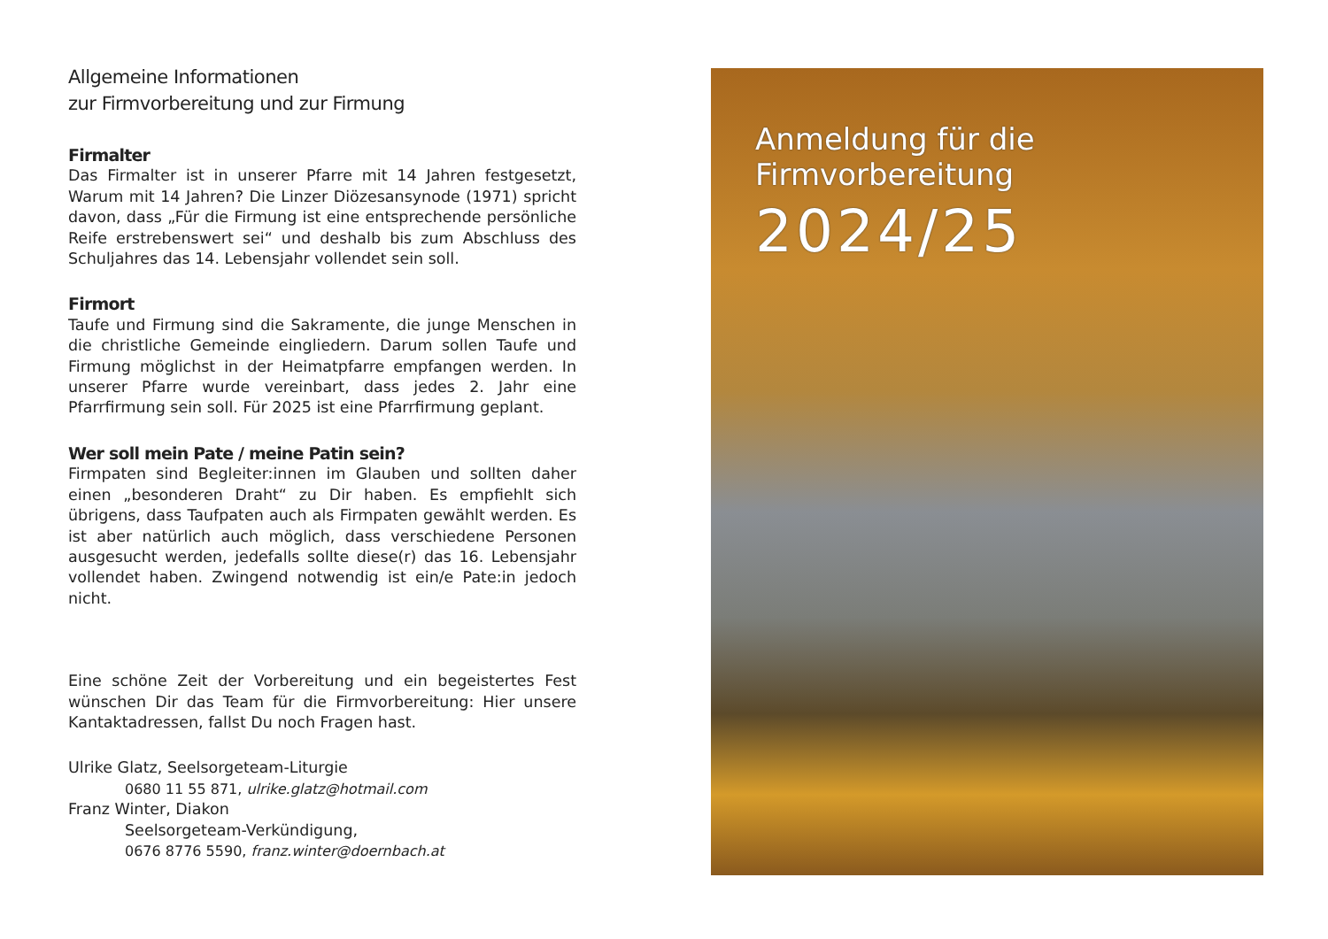Allgemeine Informationen
zur Firmvorbereitung und zur Firmung
Firmalter
Das Firmalter ist in unserer Pfarre mit 14 Jahren festgesetzt, Warum mit 14 Jahren? Die Linzer Diözesansynode (1971) spricht davon, dass „Für die Firmung ist eine entsprechende persönliche Reife erstrebenswert sei“ und deshalb bis zum Abschluss des Schuljahres das 14. Lebensjahr vollendet sein soll.
Firmort
Taufe und Firmung sind die Sakramente, die junge Menschen in die christliche Gemeinde eingliedern. Darum sollen Taufe und Firmung möglichst in der Heimatpfarre empfangen werden. In unserer Pfarre wurde vereinbart, dass jedes 2. Jahr eine Pfarrfirmung sein soll. Für 2025 ist eine Pfarrfirmung geplant.
Wer soll mein Pate / meine Patin sein?
Firmpaten sind Begleiter:innen im Glauben und sollten daher einen „besonderen Draht“ zu Dir haben. Es empfiehlt sich übrigens, dass Taufpaten auch als Firmpaten gewählt werden. Es ist aber natürlich auch möglich, dass verschiedene Personen ausgesucht werden, jedefalls sollte diese(r) das 16. Lebensjahr vollendet haben. Zwingend notwendig ist ein/e Pate:in jedoch nicht.
Eine schöne Zeit der Vorbereitung und ein begeistertes Fest wünschen Dir das Team für die Firmvorbereitung: Hier unsere Kantaktadressen, fallst Du noch Fragen hast.
Ulrike Glatz, Seelsorgeteam-Liturgie
0680 11 55 871, ulrike.glatz@hotmail.com
Franz Winter, Diakon
Seelsorgeteam-Verkündigung,
0676 8776 5590, franz.winter@doernbach.at
Anmeldung für die
Firmvorbereitung
2024/25